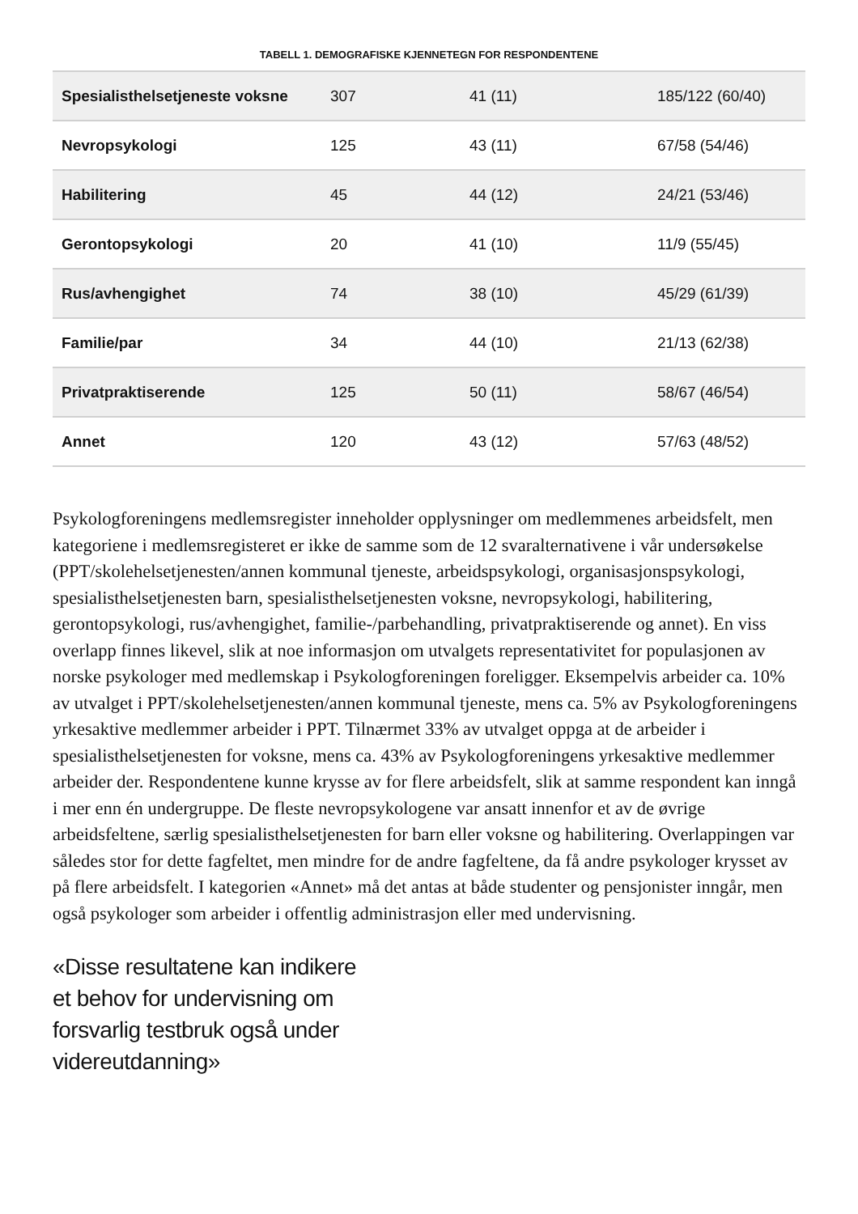TABELL 1. DEMOGRAFISKE KJENNETEGN FOR RESPONDENTENE
| Spesialisthelsetjeneste voksne | 307 | 41 (11) | 185/122 (60/40) |
| Nevropsykologi | 125 | 43 (11) | 67/58 (54/46) |
| Habilitering | 45 | 44 (12) | 24/21 (53/46) |
| Gerontopsykologi | 20 | 41 (10) | 11/9 (55/45) |
| Rus/avhengighet | 74 | 38 (10) | 45/29 (61/39) |
| Familie/par | 34 | 44 (10) | 21/13 (62/38) |
| Privatpraktiserende | 125 | 50 (11) | 58/67 (46/54) |
| Annet | 120 | 43 (12) | 57/63 (48/52) |
Psykologforeningens medlemsregister inneholder opplysninger om medlemmenes arbeidsfelt, men kategoriene i medlemsregisteret er ikke de samme som de 12 svaralternativene i vår undersøkelse (PPT/skolehelsetjenesten/annen kommunal tjeneste, arbeidspsykologi, organisasjonspsykologi, spesialisthelsetjenesten barn, spesialisthelsetjenesten voksne, nevropsykologi, habilitering, gerontopsykologi, rus/avhengighet, familie-/parbehandling, privatpraktiserende og annet). En viss overlapp finnes likevel, slik at noe informasjon om utvalgets representativitet for populasjonen av norske psykologer med medlemskap i Psykologforeningen foreligger. Eksempelvis arbeider ca. 10% av utvalget i PPT/skolehelsetjenesten/annen kommunal tjeneste, mens ca. 5% av Psykologforeningens yrkesaktive medlemmer arbeider i PPT. Tilnærmet 33% av utvalget oppga at de arbeider i spesialisthelsetjenesten for voksne, mens ca. 43% av Psykologforeningens yrkesaktive medlemmer arbeider der. Respondentene kunne krysse av for flere arbeidsfelt, slik at samme respondent kan inngå i mer enn én undergruppe. De fleste nevropsykologene var ansatt innenfor et av de øvrige arbeidsfeltene, særlig spesialisthelsetjenesten for barn eller voksne og habilitering. Overlappingen var således stor for dette fagfeltet, men mindre for de andre fagfeltene, da få andre psykologer krysset av på flere arbeidsfelt. I kategorien «Annet» må det antas at både studenter og pensjonister inngår, men også psykologer som arbeider i offentlig administrasjon eller med undervisning.
«Disse resultatene kan indikere et behov for undervisning om forsvarlig testbruk også under videreutdanning»